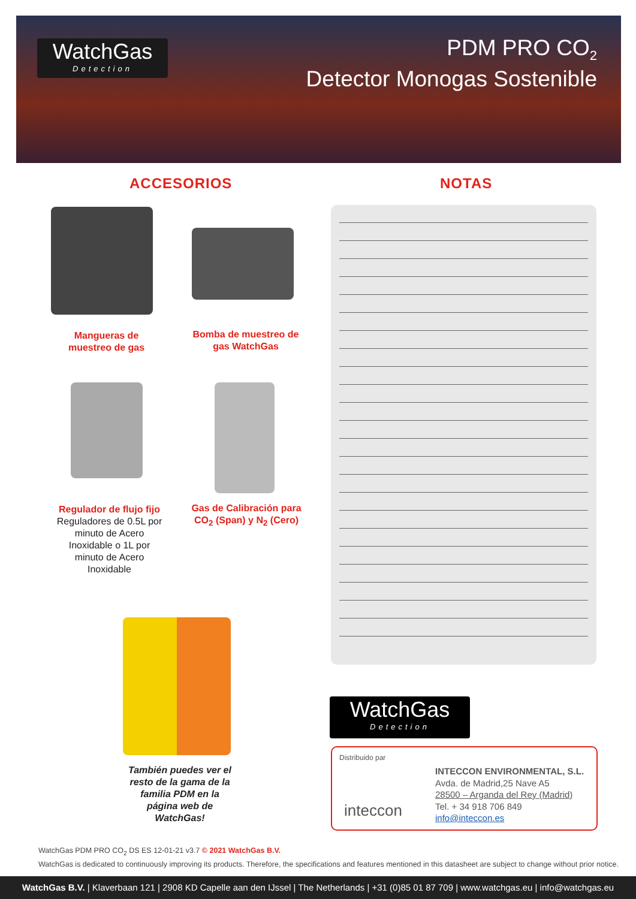WatchGas
Detection
PDM PRO CO<sub>2</sub>
Detector Monogas Sostenible
ACCESORIOS NOTAS
Mangueras de muestreo de gas
Bomba de muestreo de gas WatchGas
Regulador de flujo fijo
Reguladores de 0.5L por minuto de Acero Inoxidable o 1L por minuto de Acero Inoxidable
Gas de Calibración para CO<sub>2</sub> (Span) y N<sub>2</sub> (Cero)
También puedes ver el resto de la gama de la familia PDM en la página web de WatchGas!
WatchGas
Detection
Distribuido par
inteccon
INTECCON ENVIRONMENTAL, S.L.
Avda. de Madrid,25 Nave A5
28500 – Arganda del Rey (Madrid)
Tel. + 34 918 706 849
info@inteccon.es
WatchGas PDM PRO CO<sub>2</sub> DS ES 12-01-21 v3.7 © 2021 WatchGas B.V.
WatchGas is dedicated to continuously improving its products. Therefore, the specifications and features mentioned in this datasheet are subject to change without prior notice.
WatchGas B.V. | Klaverbaan 121 | 2908 KD Capelle aan den IJssel | The Netherlands | +31 (0)85 01 87 709 | www.watchgas.eu | info@watchgas.eu